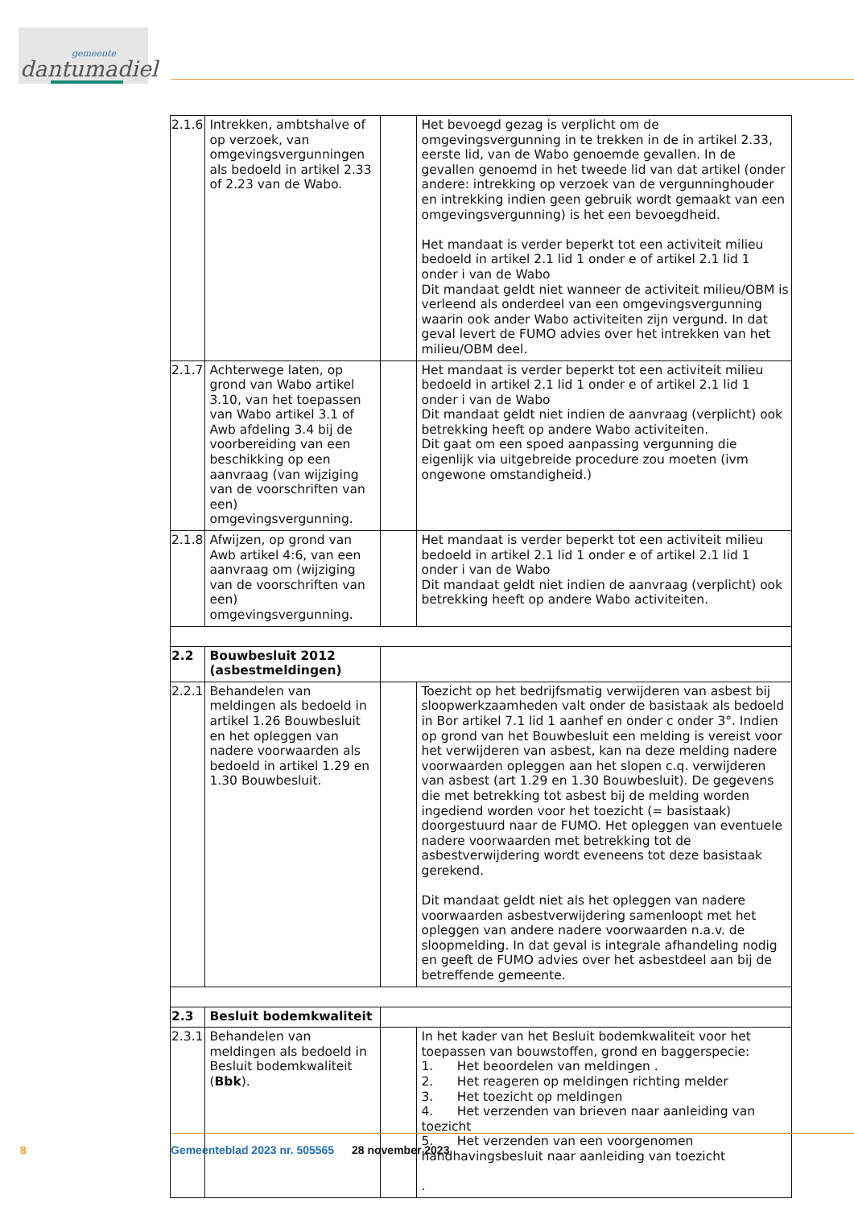gemeente
dantumadiel
| 2.1.6 | Intrekken, ambtshalve of op verzoek, van omgevingsvergunningen als bedoeld in artikel 2.33 of 2.23 van de Wabo. | | Het bevoegd gezag is verplicht om de omgevingsvergunning in te trekken in de in artikel 2.33, eerste lid, van de Wabo genoemde gevallen. In de gevallen genoemd in het tweede lid van dat artikel (onder andere: intrekking op verzoek van de vergunninghouder en intrekking indien geen gebruik wordt gemaakt van een omgevingsvergunning) is het een bevoegdheid. Het mandaat is verder beperkt tot een activiteit milieu bedoeld in artikel 2.1 lid 1 onder e of artikel 2.1 lid 1 onder i van de Wabo Dit mandaat geldt niet wanneer de activiteit milieu/OBM is verleend als onderdeel van een omgevingsvergunning waarin ook ander Wabo activiteiten zijn vergund. In dat geval levert de FUMO advies over het intrekken van het milieu/OBM deel. |
| 2.1.7 | Achterwege laten, op grond van Wabo artikel 3.10, van het toepassen van Wabo artikel 3.1 of Awb afdeling 3.4 bij de voorbereiding van een beschikking op een aanvraag (van wijziging van de voorschriften van een) omgevingsvergunning. | | Het mandaat is verder beperkt tot een activiteit milieu bedoeld in artikel 2.1 lid 1 onder e of artikel 2.1 lid 1 onder i van de Wabo Dit mandaat geldt niet indien de aanvraag (verplicht) ook betrekking heeft op andere Wabo activiteiten. Dit gaat om een spoed aanpassing vergunning die eigenlijk via uitgebreide procedure zou moeten (ivm ongewone omstandigheid.) |
| 2.1.8 | Afwijzen, op grond van Awb artikel 4:6, van een aanvraag om (wijziging van de voorschriften van een) omgevingsvergunning. | | Het mandaat is verder beperkt tot een activiteit milieu bedoeld in artikel 2.1 lid 1 onder e of artikel 2.1 lid 1 onder i van de Wabo Dit mandaat geldt niet indien de aanvraag (verplicht) ook betrekking heeft op andere Wabo activiteiten. |
| 2.2 | Bouwbesluit 2012 (asbestmeldingen) | | |
| 2.2.1 | Behandelen van meldingen als bedoeld in artikel 1.26 Bouwbesluit en het opleggen van nadere voorwaarden als bedoeld in artikel 1.29 en 1.30 Bouwbesluit. | | Toezicht op het bedrijfsmatig verwijderen van asbest bij sloopwerkzaamheden valt onder de basistaak als bedoeld in Bor artikel 7.1 lid 1 aanhef en onder c onder 3°. Indien op grond van het Bouwbesluit een melding is vereist voor het verwijderen van asbest, kan na deze melding nadere voorwaarden opleggen aan het slopen c.q. verwijderen van asbest (art 1.29 en 1.30 Bouwbesluit). De gegevens die met betrekking tot asbest bij de melding worden ingediend worden voor het toezicht (= basistaak) doorgestuurd naar de FUMO. Het opleggen van eventuele nadere voorwaarden met betrekking tot de asbestverwijdering wordt eveneens tot deze basistaak gerekend. Dit mandaat geldt niet als het opleggen van nadere voorwaarden asbestverwijdering samenloopt met het opleggen van andere nadere voorwaarden n.a.v. de sloopmelding. In dat geval is integrale afhandeling nodig en geeft de FUMO advies over het asbestdeel aan bij de betreffende gemeente. |
| 2.3 | Besluit bodemkwaliteit | | |
| 2.3.1 | Behandelen van meldingen als bedoeld in Besluit bodemkwaliteit ( Bbk ). | | In het kader van het Besluit bodemkwaliteit voor het toepassen van bouwstoffen, grond en baggerspecie: 1. Het beoordelen van meldingen . 2. Het reageren op meldingen richting melder 3. Het toezicht op meldingen 4. Het verzenden van brieven naar aanleiding van toezicht 5. Het verzenden van een voorgenomen handhavingsbesluit naar aanleiding van toezicht . |
8
Gemeenteblad 2023 nr. 505565 28 november 2023